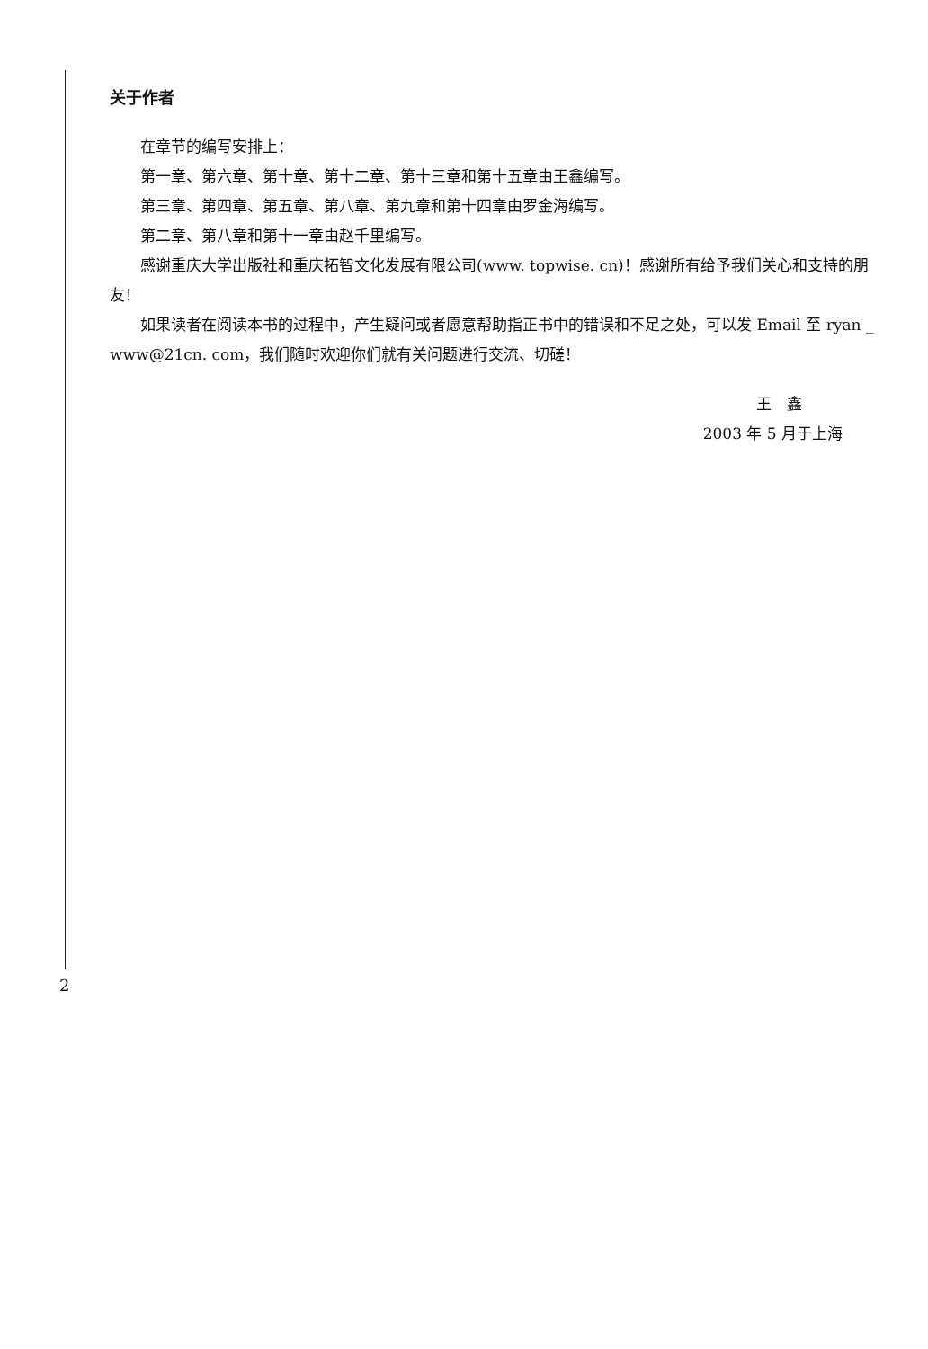关于作者
在章节的编写安排上：
第一章、第六章、第十章、第十二章、第十三章和第十五章由王鑫编写。
第三章、第四章、第五章、第八章、第九章和第十四章由罗金海编写。
第二章、第八章和第十一章由赵千里编写。
感谢重庆大学出版社和重庆拓智文化发展有限公司(www. topwise. cn)！感谢所有给予我们关心和支持的朋友！
如果读者在阅读本书的过程中，产生疑问或者愿意帮助指正书中的错误和不足之处，可以发 Email 至 ryan _ www@21cn. com，我们随时欢迎你们就有关问题进行交流、切磋！
王　鑫
2003 年 5 月于上海
2